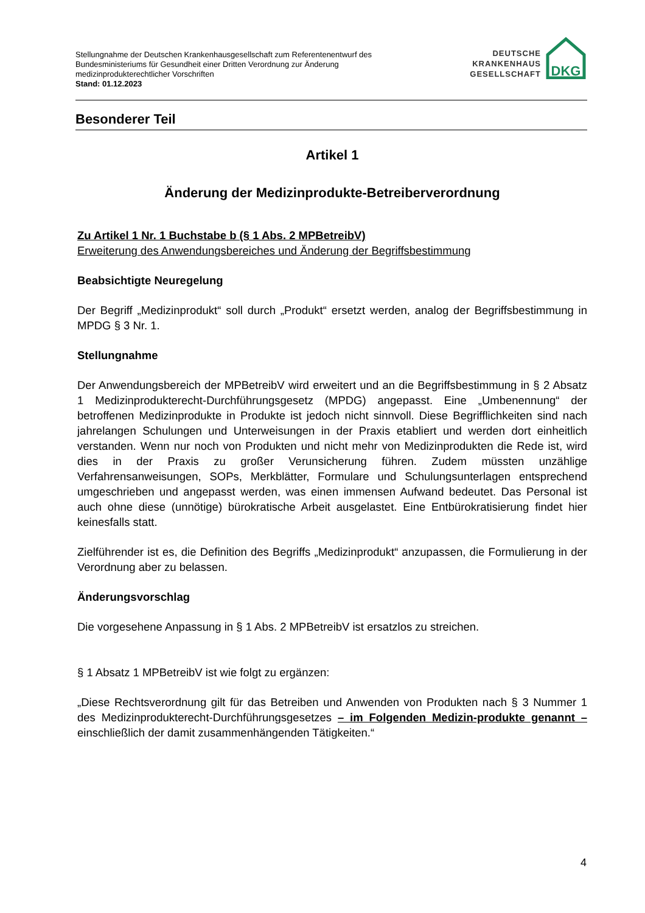Stellungnahme der Deutschen Krankenhausgesellschaft zum Referentenentwurf des
Bundesministeriums für Gesundheit einer Dritten Verordnung zur Änderung
medizinprodukterechtlicher Vorschriften
Stand: 01.12.2023
DEUTSCHE
KRANKENHAUS
GESELLSCHAFT
DKG
Besonderer Teil
Artikel 1
Änderung der Medizinprodukte-Betreiberverordnung
Zu Artikel 1 Nr. 1 Buchstabe b (§ 1 Abs. 2 MPBetreibV)
Erweiterung des Anwendungsbereiches und Änderung der Begriffsbestimmung
Beabsichtigte Neuregelung
Der Begriff „Medizinprodukt“ soll durch „Produkt“ ersetzt werden, analog der Begriffsbestimmung in MPDG § 3 Nr. 1.
Stellungnahme
Der Anwendungsbereich der MPBetreibV wird erweitert und an die Begriffsbestimmung in § 2 Absatz 1 Medizinprodukterecht-Durchführungsgesetz (MPDG) angepasst. Eine „Umbenennung“ der betroffenen Medizinprodukte in Produkte ist jedoch nicht sinnvoll. Diese Begrifflichkeiten sind nach jahrelangen Schulungen und Unterweisungen in der Praxis etabliert und werden dort einheitlich verstanden. Wenn nur noch von Produkten und nicht mehr von Medizinprodukten die Rede ist, wird dies in der Praxis zu großer Verunsicherung führen. Zudem müssten unzählige Verfahrensanweisungen, SOPs, Merkblätter, Formulare und Schulungsunterlagen entsprechend umgeschrieben und angepasst werden, was einen immensen Aufwand bedeutet. Das Personal ist auch ohne diese (unnötige) bürokratische Arbeit ausgelastet. Eine Entbürokratisierung findet hier keinesfalls statt.
Zielführender ist es, die Definition des Begriffs „Medizinprodukt“ anzupassen, die Formulierung in der Verordnung aber zu belassen.
Änderungsvorschlag
Die vorgesehene Anpassung in § 1 Abs. 2 MPBetreibV ist ersatzlos zu streichen.
§ 1 Absatz 1 MPBetreibV ist wie folgt zu ergänzen:
„Diese Rechtsverordnung gilt für das Betreiben und Anwenden von Produkten nach § 3 Nummer 1 des Medizinprodukterecht-Durchführungsgesetzes – im Folgenden Medizin-produkte genannt – einschließlich der damit zusammenhängenden Tätigkeiten.“
4